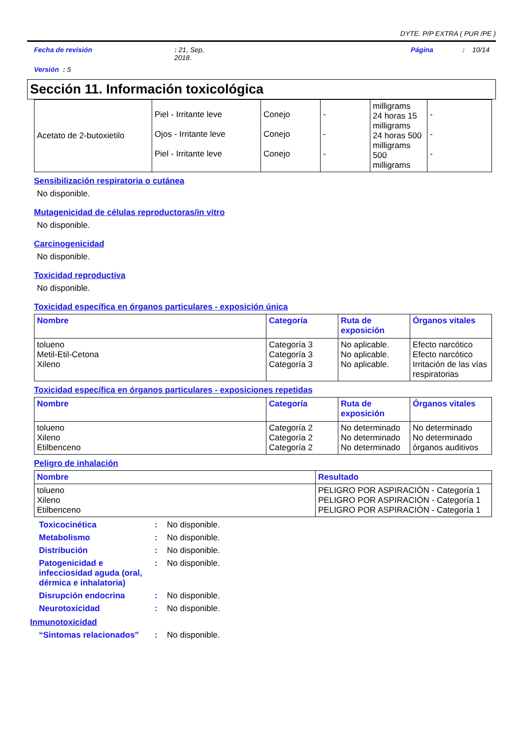DYTE. P/P EXTRA ( PUR /PE )
Fecha de revisión: 21, Sep,
2018. Página: 10/14
Versión : 5
Sección 11. Información toxicológica
| Acetato de 2-butoxietilo | Piel - Irritante leve Ojos - Irritante leve Piel - Irritante leve | Conejo Conejo Conejo | - - - | milligrams 24 horas 15 milligrams 24 horas 500 milligrams 500 milligrams | - - - |
Sensibilización respiratoria o cutánea
No disponible.
Mutagenicidad de células reproductoras/in vitro
No disponible.
Carcinogenicidad
No disponible.
Toxicidad reproductiva
No disponible.
Toxicidad específica en órganos particulares - exposición única
| Nombre | Categoría | Ruta de exposición | Órganos vitales |
| --- | --- | --- | --- |
| tolueno Metil-Etil-Cetona Xileno | Categoría 3 Categoría 3 Categoría 3 | No aplicable. No aplicable. No aplicable. | Efecto narcótico Efecto narcótico Irritación de las vías respiratorias |
Toxicidad específica en órganos particulares - exposiciones repetidas
| Nombre | Categoría | Ruta de exposición | Órganos vitales |
| --- | --- | --- | --- |
| tolueno Xileno Etilbenceno | Categoría 2 Categoría 2 Categoría 2 | No determinado No determinado No determinado | No determinado No determinado órganos auditivos |
Peligro de inhalación
| Nombre | Resultado |
| --- | --- |
| tolueno Xileno Etilbenceno | PELIGRO POR ASPIRACIÓN - Categoría 1 PELIGRO POR ASPIRACIÓN - Categoría 1 PELIGRO POR ASPIRACIÓN - Categoría 1 |
Toxicocinética: No disponible.
Metabolismo: No disponible.
Distribución: No disponible.
Patogenicidad e infecciosidad aguda (oral, dérmica e inhalatoria): No disponible.
Disrupción endocrina: No disponible.
Neurotoxicidad: No disponible.
Inmunotoxicidad
“Sintomas relacionados”: No disponible.